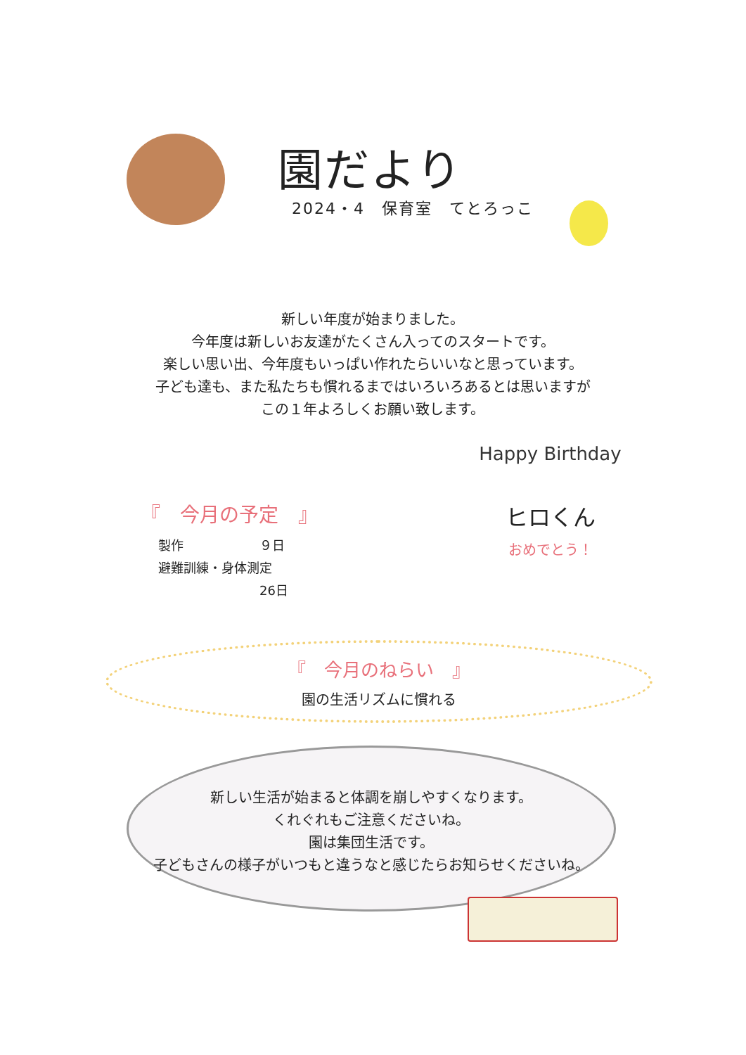園だより
2024・4　保育室　てとろっこ
新しい年度が始まりました。
今年度は新しいお友達がたくさん入ってのスタートです。
楽しい思い出、今年度もいっぱい作れたらいいなと思っています。
子ども達も、また私たちも慣れるまではいろいろあるとは思いますが
この１年よろしくお願い致します。
『　今月の予定　』
製作　　　　　　９日
避難訓練・身体測定
　　　　　　　　26日
Happy Birthday
ヒロくん
おめでとう！
『　今月のねらい　』
園の生活リズムに慣れる
新しい生活が始まると体調を崩しやすくなります。
くれぐれもご注意くださいね。
園は集団生活です。
子どもさんの様子がいつもと違うなと感じたらお知らせくださいね。